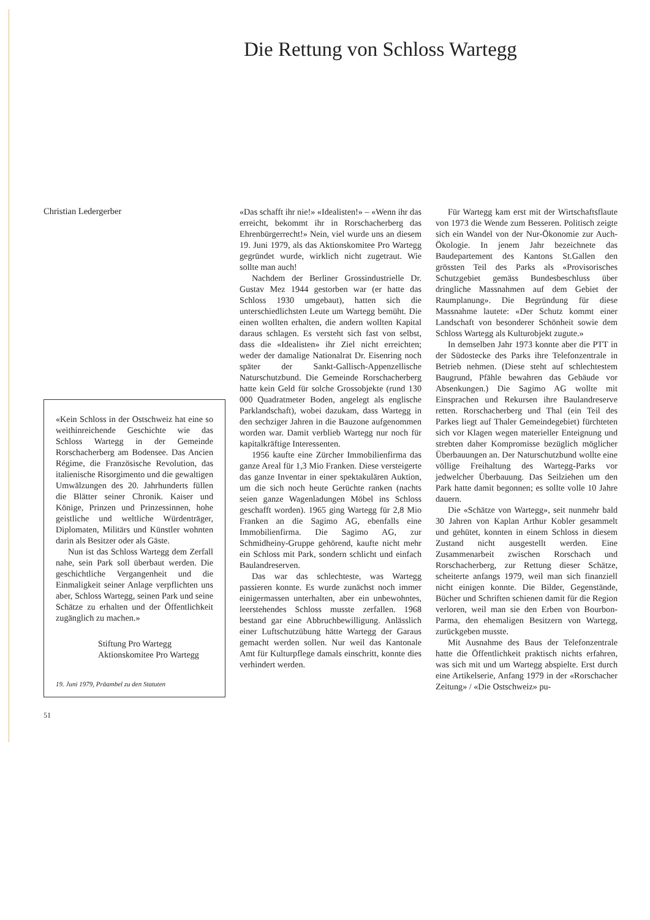Die Rettung von Schloss Wartegg
Christian Ledergerber
«Kein Schloss in der Ostschweiz hat eine so weithinreichende Geschichte wie das Schloss Wartegg in der Gemeinde Rorschacherberg am Bodensee. Das Ancien Régime, die Französische Revolution, das italienische Risorgimento und die gewaltigen Umwälzungen des 20. Jahrhunderts füllen die Blätter seiner Chronik. Kaiser und Könige, Prinzen und Prinzessinnen, hohe geistliche und weltliche Würdenträger, Diplomaten, Militärs und Künstler wohnten darin als Besitzer oder als Gäste.
Nun ist das Schloss Wartegg dem Zerfall nahe, sein Park soll überbaut werden. Die geschichtliche Vergangenheit und die Einmaligkeit seiner Anlage verpflichten uns aber, Schloss Wartegg, seinen Park und seine Schätze zu erhalten und der Öffentlichkeit zugänglich zu machen.»
Stiftung Pro Wartegg
Aktionskomitee Pro Wartegg
19. Juni 1979, Präambel zu den Statuten
51
«Das schafft ihr nie!» «Idealisten!» – «Wenn ihr das erreicht, bekommt ihr in Rorschacherberg das Ehrenbürgerrecht!» Nein, viel wurde uns an diesem 19. Juni 1979, als das Aktionskomitee Pro Wartegg gegründet wurde, wirklich nicht zugetraut. Wie sollte man auch!
Nachdem der Berliner Grossindustrielle Dr. Gustav Mez 1944 gestorben war (er hatte das Schloss 1930 umgebaut), hatten sich die unterschiedlichsten Leute um Wartegg bemüht. Die einen wollten erhalten, die andern wollten Kapital daraus schlagen. Es versteht sich fast von selbst, dass die «Idealisten» ihr Ziel nicht erreichten; weder der damalige Nationalrat Dr. Eisenring noch später der Sankt-Gallisch-Appenzellische Naturschutzbund. Die Gemeinde Rorschacherberg hatte kein Geld für solche Grossobjekte (rund 130 000 Quadratmeter Boden, angelegt als englische Parklandschaft), wobei dazukam, dass Wartegg in den sechziger Jahren in die Bauzone aufgenommen worden war. Damit verblieb Wartegg nur noch für kapitalkräftige Interessenten.
1956 kaufte eine Zürcher Immobilienfirma das ganze Areal für 1,3 Mio Franken. Diese versteigerte das ganze Inventar in einer spektakulären Auktion, um die sich noch heute Gerüchte ranken (nachts seien ganze Wagenladungen Möbel ins Schloss geschafft worden). 1965 ging Wartegg für 2,8 Mio Franken an die Sagimo AG, ebenfalls eine Immobilienfirma. Die Sagimo AG, zur Schmidheiny-Gruppe gehörend, kaufte nicht mehr ein Schloss mit Park, sondern schlicht und einfach Baulandreserven.
Das war das schlechteste, was Wartegg passieren konnte. Es wurde zunächst noch immer einigermassen unterhalten, aber ein unbewohntes, leerstehendes Schloss musste zerfallen. 1968 bestand gar eine Abbruchbewilligung. Anlässlich einer Luftschutzübung hätte Wartegg der Garaus gemacht werden sollen. Nur weil das Kantonale Amt für Kulturpflege damals einschritt, konnte dies verhindert werden.
Für Wartegg kam erst mit der Wirtschaftsflaute von 1973 die Wende zum Besseren. Politisch zeigte sich ein Wandel von der Nur-Ökonomie zur Auch-Ökologie. In jenem Jahr bezeichnete das Baudepartement des Kantons St.Gallen den grössten Teil des Parks als «Provisorisches Schutzgebiet gemäss Bundesbeschluss über dringliche Massnahmen auf dem Gebiet der Raumplanung». Die Begründung für diese Massnahme lautete: «Der Schutz kommt einer Landschaft von besonderer Schönheit sowie dem Schloss Wartegg als Kulturobjekt zugute.»
In demselben Jahr 1973 konnte aber die PTT in der Südostecke des Parks ihre Telefonzentrale in Betrieb nehmen. (Diese steht auf schlechtestem Baugrund, Pfähle bewahren das Gebäude vor Absenkungen.) Die Sagimo AG wollte mit Einsprachen und Rekursen ihre Baulandreserve retten. Rorschacherberg und Thal (ein Teil des Parkes liegt auf Thaler Gemeindegebiet) fürchteten sich vor Klagen wegen materieller Enteignung und strebten daher Kompromisse bezüglich möglicher Überbauungen an. Der Naturschutzbund wollte eine völlige Freihaltung des Wartegg-Parks vor jedwelcher Überbauung. Das Seilziehen um den Park hatte damit begonnen; es sollte volle 10 Jahre dauern.
Die «Schätze von Wartegg», seit nunmehr bald 30 Jahren von Kaplan Arthur Kobler gesammelt und gehütet, konnten in einem Schloss in diesem Zustand nicht ausgestellt werden. Eine Zusammenarbeit zwischen Rorschach und Rorschacherberg, zur Rettung dieser Schätze, scheiterte anfangs 1979, weil man sich finanziell nicht einigen konnte. Die Bilder, Gegenstände, Bücher und Schriften schienen damit für die Region verloren, weil man sie den Erben von Bourbon-Parma, den ehemaligen Besitzern von Wartegg, zurückgeben musste.
Mit Ausnahme des Baus der Telefonzentrale hatte die Öffentlichkeit praktisch nichts erfahren, was sich mit und um Wartegg abspielte. Erst durch eine Artikelserie, Anfang 1979 in der «Rorschacher Zeitung» / «Die Ostschweiz» pu-